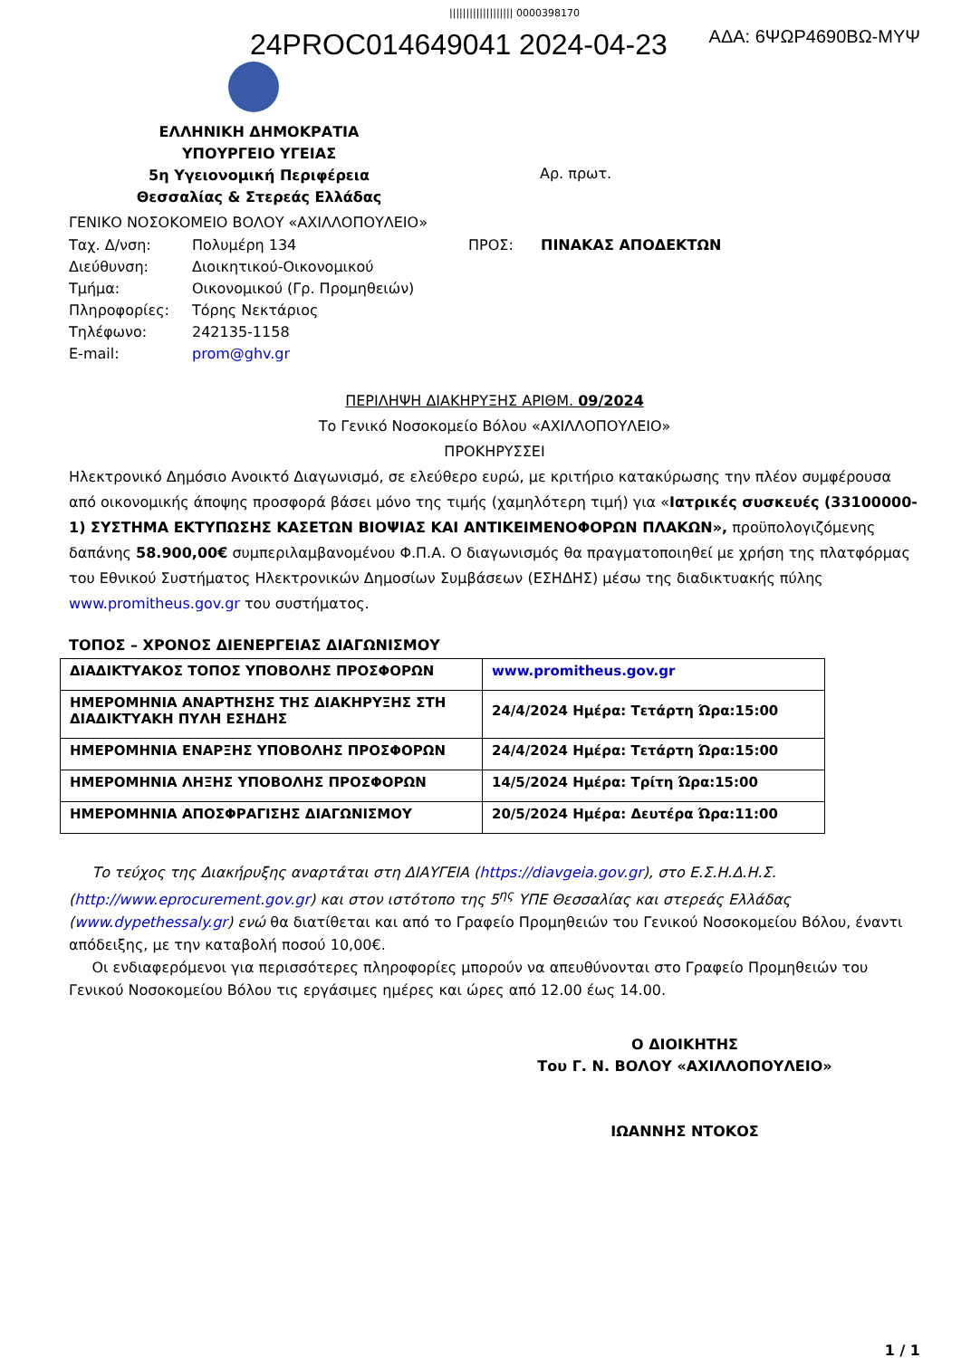||||||||||||||||||| 0000398170
24PROC014649041 2024-04-23
ΑΔΑ: 6ΨΩΡ4690ΒΩ-ΜΥΨ
ΕΛΛΗΝΙΚΗ ΔΗΜΟΚΡΑΤΙΑ
ΥΠΟΥΡΓΕΙΟ ΥΓΕΙΑΣ
5η Υγειονομική Περιφέρεια
Θεσσαλίας & Στερεάς Ελλάδας
Αρ. πρωτ.
ΓΕΝΙΚΟ ΝΟΣΟΚΟΜΕΙΟ ΒΟΛΟΥ «ΑΧΙΛΛΟΠΟΥΛΕΙΟ»
Ταχ. Δ/νση:
Πολυμέρη 134
ΠΡΟΣ:
ΠΙΝΑΚΑΣ ΑΠΟΔΕΚΤΩΝ
Διεύθυνση:
Διοικητικού-Οικονομικού
Τμήμα:
Οικονομικού (Γρ. Προμηθειών)
Πληροφορίες:
Τόρης Νεκτάριος
Τηλέφωνο:
242135-1158
E-mail:
prom@ghv.gr
ΠΕΡΙΛΗΨΗ ΔΙΑΚΗΡΥΞΗΣ ΑΡΙΘΜ. 09/2024
Το Γενικό Νοσοκομείο Βόλου «ΑΧΙΛΛΟΠΟΥΛΕΙΟ»
ΠΡΟΚΗΡΥΣΣΕΙ
Ηλεκτρονικό Δημόσιο Ανοικτό Διαγωνισμό, σε ελεύθερο ευρώ, με κριτήριο κατακύρωσης την πλέον συμφέρουσα από οικονομικής άποψης προσφορά βάσει μόνο της τιμής (χαμηλότερη τιμή) για «Ιατρικές συσκευές (33100000-1) ΣΥΣΤΗΜΑ ΕΚΤΥΠΩΣΗΣ ΚΑΣΕΤΩΝ ΒΙΟΨΙΑΣ ΚΑΙ ΑΝΤΙΚΕΙΜΕΝΟΦΟΡΩΝ ΠΛΑΚΩΝ», προϋπολογιζόμενης δαπάνης 58.900,00€ συμπεριλαμβανομένου Φ.Π.Α. Ο διαγωνισμός θα πραγματοποιηθεί με χρήση της πλατφόρμας του Εθνικού Συστήματος Ηλεκτρονικών Δημοσίων Συμβάσεων (ΕΣΗΔΗΣ) μέσω της διαδικτυακής πύλης www.promitheus.gov.gr του συστήματος.
ΤΟΠΟΣ – ΧΡΟΝΟΣ ΔΙΕΝΕΡΓΕΙΑΣ ΔΙΑΓΩΝΙΣΜΟΥ
| ΔΙΑΔΙΚΤΥΑΚΟΣ ΤΟΠΟΣ ΥΠΟΒΟΛΗΣ ΠΡΟΣΦΟΡΩΝ | www.promitheus.gov.gr |
| ΗΜΕΡΟΜΗΝΙΑ ΑΝΑΡΤΗΣΗΣ ΤΗΣ ΔΙΑΚΗΡΥΞΗΣ ΣΤΗ ΔΙΑΔΙΚΤΥΑΚΗ ΠΥΛΗ ΕΣΗΔΗΣ | 24/4/2024 Ημέρα: Τετάρτη Ώρα:15:00 |
| ΗΜΕΡΟΜΗΝΙΑ ΕΝΑΡΞΗΣ ΥΠΟΒΟΛΗΣ ΠΡΟΣΦΟΡΩΝ | 24/4/2024 Ημέρα: Τετάρτη Ώρα:15:00 |
| ΗΜΕΡΟΜΗΝΙΑ ΛΗΞΗΣ ΥΠΟΒΟΛΗΣ ΠΡΟΣΦΟΡΩΝ | 14/5/2024 Ημέρα: Τρίτη Ώρα:15:00 |
| ΗΜΕΡΟΜΗΝΙΑ ΑΠΟΣΦΡΑΓΙΣΗΣ ΔΙΑΓΩΝΙΣΜΟΥ | 20/5/2024 Ημέρα: Δευτέρα Ώρα:11:00 |
Το τεύχος της Διακήρυξης αναρτάται στη ΔΙΑΥΓΕΙΑ (https://diavgeia.gov.gr), στο Ε.Σ.Η.Δ.Η.Σ. (http://www.eprocurement.gov.gr) και στον ιστότοπο της 5<sup>ης</sup> ΥΠΕ Θεσσαλίας και στερεάς Ελλάδας (www.dypethessaly.gr) ενώ θα διατίθεται και από το Γραφείο Προμηθειών του Γενικού Νοσοκομείου Βόλου, έναντι απόδειξης, με την καταβολή ποσού 10,00€.
Οι ενδιαφερόμενοι για περισσότερες πληροφορίες μπορούν να απευθύνονται στο Γραφείο Προμηθειών του Γενικού Νοσοκομείου Βόλου τις εργάσιμες ημέρες και ώρες από 12.00 έως 14.00.
Ο ΔΙΟΙΚΗΤΗΣ
Του Γ. Ν. ΒΟΛΟΥ «ΑΧΙΛΛΟΠΟΥΛΕΙΟ»
ΙΩΑΝΝΗΣ ΝΤΟΚΟΣ
1 / 1